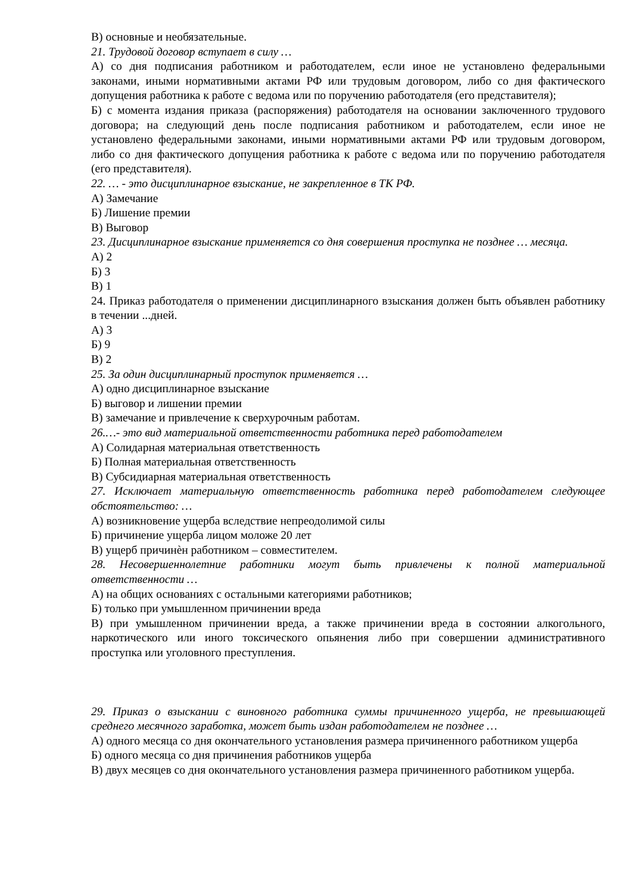В) основные и необязательные.
21. Трудовой договор вступает в силу …
А) со дня подписания работником и работодателем, если иное не установлено федеральными законами, иными нормативными актами РФ или трудовым договором, либо со дня фактического допущения работника к работе с ведома или по поручению работодателя (его представителя);
Б) с момента издания приказа (распоряжения) работодателя на основании заключенного трудового договора; на следующий день после подписания работником и работодателем, если иное не установлено федеральными законами, иными нормативными актами РФ или трудовым договором, либо со дня фактического допущения работника к работе с ведома или по поручению работодателя (его представителя).
22. … - это дисциплинарное взыскание, не закрепленное в ТК РФ.
А) Замечание
Б) Лишение премии
В) Выговор
23. Дисциплинарное взыскание применяется со дня совершения проступка не позднее … месяца.
А) 2
Б) 3
В) 1
24. Приказ работодателя о применении дисциплинарного взыскания должен быть объявлен работнику в течении ...дней.
А) 3
Б) 9
В) 2
25. За один дисциплинарный проступок применяется …
А) одно дисциплинарное взыскание
Б) выговор и лишении премии
В) замечание и привлечение к сверхурочным работам.
26.…- это вид материальной ответственности работника перед работодателем
А) Солидарная материальная ответственность
Б) Полная материальная ответственность
В) Субсидиарная материальная ответственность
27. Исключает материальную ответственность работника перед работодателем следующее обстоятельство: …
А) возникновение ущерба вследствие непреодолимой силы
Б) причинение ущерба лицом моложе 20 лет
В) ущерб причинѐн работником – совместителем.
28. Несовершеннолетние работники могут быть привлечены к полной материальной ответственности …
А) на общих основаниях с остальными категориями работников;
Б) только при умышленном причинении вреда
В) при умышленном причинении вреда, а также причинении вреда в состоянии алкогольного, наркотического или иного токсического опьянения либо при совершении административного проступка или уголовного преступления.
29. Приказ о взыскании с виновного работника суммы причиненного ущерба, не превышающей среднего месячного заработка, может быть издан работодателем не позднее …
А) одного месяца со дня окончательного установления размера причиненного работником ущерба
Б) одного месяца со дня причинения работников ущерба
В) двух месяцев со дня окончательного установления размера причиненного работником ущерба.